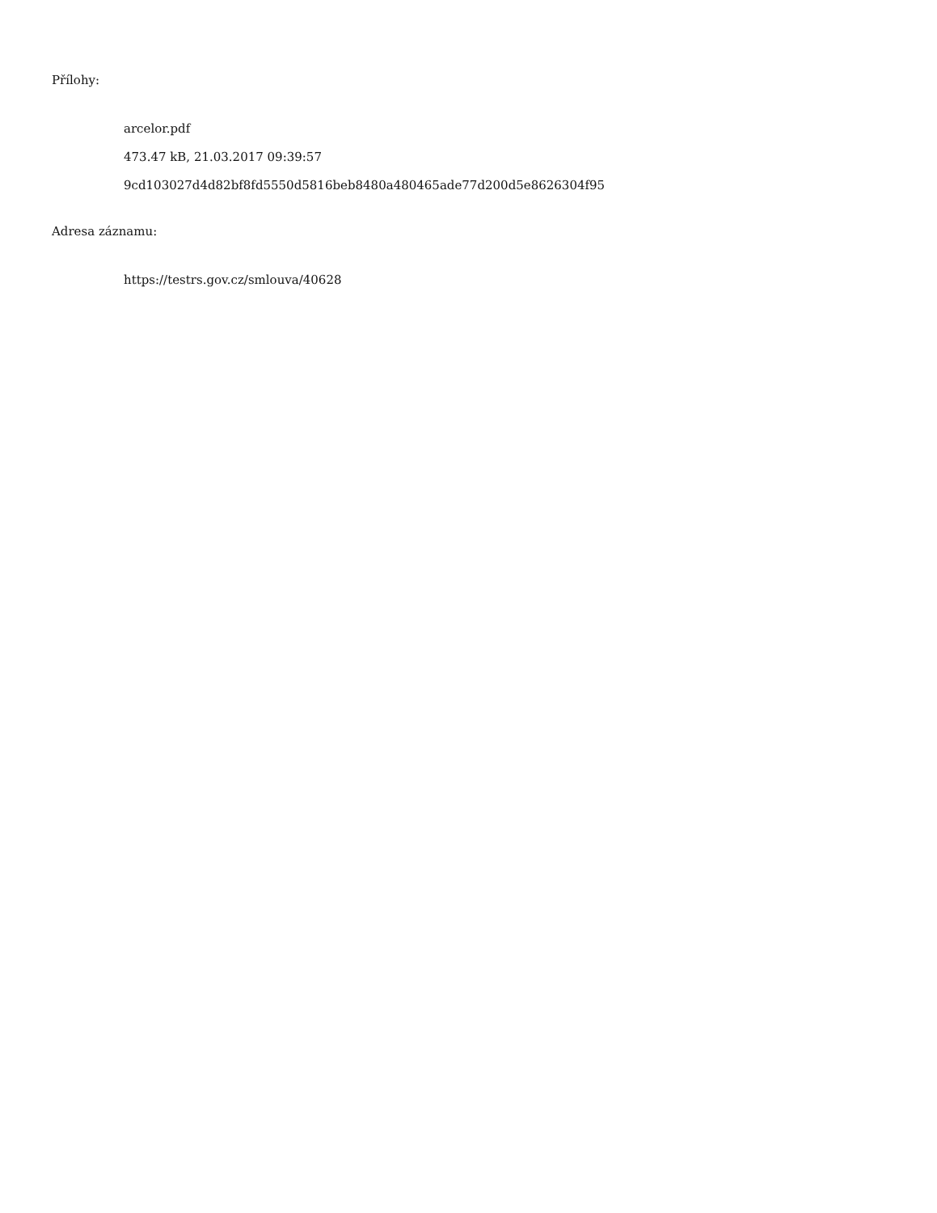Přílohy:
arcelor.pdf
473.47 kB, 21.03.2017 09:39:57
9cd103027d4d82bf8fd5550d5816beb8480a480465ade77d200d5e8626304f95
Adresa záznamu:
https://testrs.gov.cz/smlouva/40628